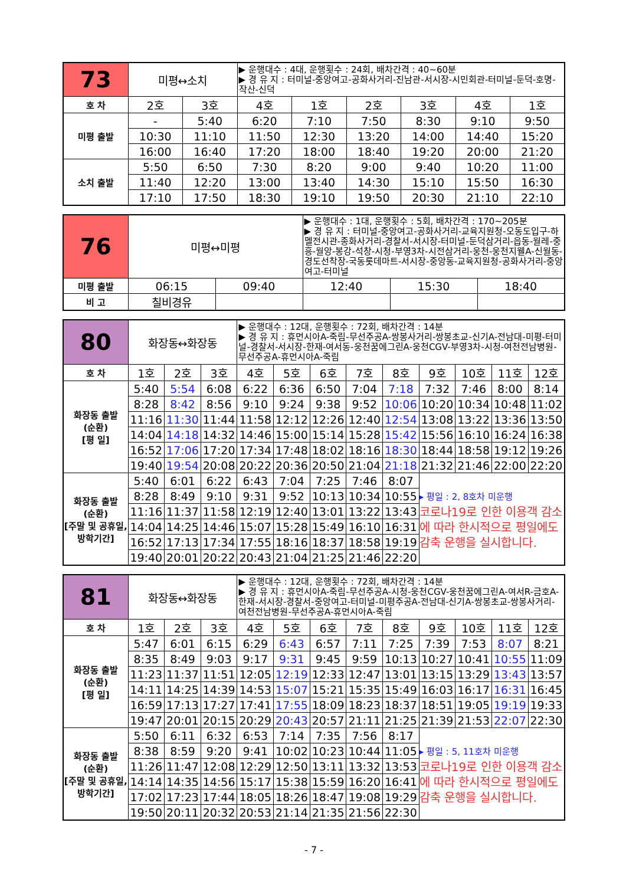| 73 | 미평↔소치 | | ▶ 운행대수 : 4대, 운행횟수 : 24회, 배차간격 : 40~60분 ▶ 경 유 지 : 터미널-중앙여고-공화사거리-진남관-서시장-시민회관-터미널-둔덕-호명-작산-신덕 | | | | | |
| 호 차 | 2호 | 3호 | 4호 | 1호 | 2호 | 3호 | 4호 | 1호 |
| 미평 출발 | - | 5:40 | 6:20 | 7:10 | 7:50 | 8:30 | 9:10 | 9:50 |
| | 10:30 | 11:10 | 11:50 | 12:30 | 13:20 | 14:00 | 14:40 | 15:20 |
| | 16:00 | 16:40 | 17:20 | 18:00 | 18:40 | 19:20 | 20:00 | 21:20 |
| 소치 출발 | 5:50 | 6:50 | 7:30 | 8:20 | 9:00 | 9:40 | 10:20 | 11:00 |
| | 11:40 | 12:20 | 13:00 | 13:40 | 14:30 | 15:10 | 15:50 | 16:30 |
| | 17:10 | 17:50 | 18:30 | 19:10 | 19:50 | 20:30 | 21:10 | 22:10 |
| 76 | 미평↔미평 | | ▶ 운행대수 : 1대, 운행횟수 : 5회, 배차간격 : 170~205분 ▶ 경 유 지 : 터미널-중앙여고-공화사거리-교육지원청-오동도입구-하멜전시관-종화사거리-경찰서-서시장-터미널-둔덕삼거리-읍동-월레-중흥-월앙-봉강-석창-시청-부영3차-시전삼거리-웅천-웅천지웰A-신월동-경도선착장-국동롯데마트-서시장-중앙동-교육지원청-공화사거리-중앙여고-터미널 | | |
| 미평 출발 | 06:15 | 09:40 | 12:40 | 15:30 | 18:40 |
| 비 고 | 칠비경유 | | | | |
| 80 | 화장동↔화장동 | | | ▶ 운행대수 : 12대, 운행횟수 : 72회, 배차간격 : 14분 ▶ 경 유 지 : 휴먼시아A-죽림-무선주공A-쌍봉사거리-쌍봉초교-신기A-전남대-미평-터미널-경찰서-서시장-한재-여서동-웅천꿈에그린A-웅천CGV-부영3차-시청-여천전남병원-무선주공A-휴먼시아A-죽림 | | | | | | | | |
| 호 차 | 1호 | 2호 | 3호 | 4호 | 5호 | 6호 | 7호 | 8호 | 9호 | 10호 | 11호 | 12호 |
| 화장동 출발 (순환) [평 일] | 5:40 | 5:54 | 6:08 | 6:22 | 6:36 | 6:50 | 7:04 | 7:18 | 7:32 | 7:46 | 8:00 | 8:14 |
| | 8:28 | 8:42 | 8:56 | 9:10 | 9:24 | 9:38 | 9:52 | 10:06 | 10:20 | 10:34 | 10:48 | 11:02 |
| | 11:16 | 11:30 | 11:44 | 11:58 | 12:12 | 12:26 | 12:40 | 12:54 | 13:08 | 13:22 | 13:36 | 13:50 |
| | 14:04 | 14:18 | 14:32 | 14:46 | 15:00 | 15:14 | 15:28 | 15:42 | 15:56 | 16:10 | 16:24 | 16:38 |
| | 16:52 | 17:06 | 17:20 | 17:34 | 17:48 | 18:02 | 18:16 | 18:30 | 18:44 | 18:58 | 19:12 | 19:26 |
| | 19:40 | 19:54 | 20:08 | 20:22 | 20:36 | 20:50 | 21:04 | 21:18 | 21:32 | 21:46 | 22:00 | 22:20 |
| 화장동 출발 (순환) [주말 및 공휴일, 방학기간] | 5:40 | 6:01 | 6:22 | 6:43 | 7:04 | 7:25 | 7:46 | 8:07 | ▸ 평일 : 2, 8호차 미운행 코로나19로 인한 이용객 감소에 따라 한시적으로 평일에도 감축 운행을 실시합니다. | | | |
| | 8:28 | 8:49 | 9:10 | 9:31 | 9:52 | 10:13 | 10:34 | 10:55 | | | | |
| | 11:16 | 11:37 | 11:58 | 12:19 | 12:40 | 13:01 | 13:22 | 13:43 | | | | |
| | 14:04 | 14:25 | 14:46 | 15:07 | 15:28 | 15:49 | 16:10 | 16:31 | | | | |
| | 16:52 | 17:13 | 17:34 | 17:55 | 18:16 | 18:37 | 18:58 | 19:19 | | | | |
| | 19:40 | 20:01 | 20:22 | 20:43 | 21:04 | 21:25 | 21:46 | 22:20 | | | | |
| 81 | 화장동↔화장동 | | | ▶ 운행대수 : 12대, 운행횟수 : 72회, 배차간격 : 14분 ▶ 경 유 지 : 휴먼시아A-죽림-무선주공A-시청-웅천CGV-웅천꿈에그린A-여서R-금호A-한재-서시장-경찰서-중앙여고-터미널-미평주공A-전남대-신기A-쌍봉초교-쌍봉사거리-여천전남병원-무선주공A-휴먼시아A-죽림 | | | | | | | | |
| 호 차 | 1호 | 2호 | 3호 | 4호 | 5호 | 6호 | 7호 | 8호 | 9호 | 10호 | 11호 | 12호 |
| 화장동 출발 (순환) [평 일] | 5:47 | 6:01 | 6:15 | 6:29 | 6:43 | 6:57 | 7:11 | 7:25 | 7:39 | 7:53 | 8:07 | 8:21 |
| | 8:35 | 8:49 | 9:03 | 9:17 | 9:31 | 9:45 | 9:59 | 10:13 | 10:27 | 10:41 | 10:55 | 11:09 |
| | 11:23 | 11:37 | 11:51 | 12:05 | 12:19 | 12:33 | 12:47 | 13:01 | 13:15 | 13:29 | 13:43 | 13:57 |
| | 14:11 | 14:25 | 14:39 | 14:53 | 15:07 | 15:21 | 15:35 | 15:49 | 16:03 | 16:17 | 16:31 | 16:45 |
| | 16:59 | 17:13 | 17:27 | 17:41 | 17:55 | 18:09 | 18:23 | 18:37 | 18:51 | 19:05 | 19:19 | 19:33 |
| | 19:47 | 20:01 | 20:15 | 20:29 | 20:43 | 20:57 | 21:11 | 21:25 | 21:39 | 21:53 | 22:07 | 22:30 |
| 화장동 출발 (순환) [주말 및 공휴일, 방학기간] | 5:50 | 6:11 | 6:32 | 6:53 | 7:14 | 7:35 | 7:56 | 8:17 | ▸ 평일 : 5, 11호차 미운행 코로나19로 인한 이용객 감소에 따라 한시적으로 평일에도 감축 운행을 실시합니다. | | | |
| | 8:38 | 8:59 | 9:20 | 9:41 | 10:02 | 10:23 | 10:44 | 11:05 | | | | |
| | 11:26 | 11:47 | 12:08 | 12:29 | 12:50 | 13:11 | 13:32 | 13:53 | | | | |
| | 14:14 | 14:35 | 14:56 | 15:17 | 15:38 | 15:59 | 16:20 | 16:41 | | | | |
| | 17:02 | 17:23 | 17:44 | 18:05 | 18:26 | 18:47 | 19:08 | 19:29 | | | | |
| | 19:50 | 20:11 | 20:32 | 20:53 | 21:14 | 21:35 | 21:56 | 22:30 | | | | |
- 7 -